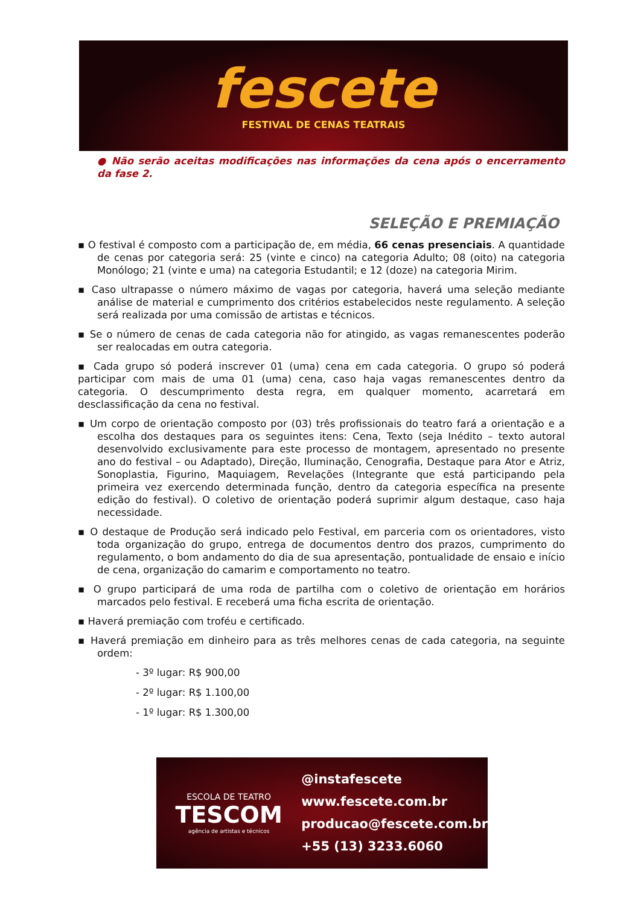fescete
FESTIVAL DE CENAS TEATRAIS
● Não serão aceitas modificações nas informações da cena após o encerramento da fase 2.
SELEÇÃO E PREMIAÇÃO
▪ O festival é composto com a participação de, em média, 66 cenas presenciais. A quantidade de cenas por categoria será: 25 (vinte e cinco) na categoria Adulto; 08 (oito) na categoria Monólogo; 21 (vinte e uma) na categoria Estudantil; e 12 (doze) na categoria Mirim.
▪ Caso ultrapasse o número máximo de vagas por categoria, haverá uma seleção mediante análise de material e cumprimento dos critérios estabelecidos neste regulamento. A seleção será realizada por uma comissão de artistas e técnicos.
▪ Se o número de cenas de cada categoria não for atingido, as vagas remanescentes poderão ser realocadas em outra categoria.
▪ Cada grupo só poderá inscrever 01 (uma) cena em cada categoria. O grupo só poderá participar com mais de uma 01 (uma) cena, caso haja vagas remanescentes dentro da categoria. O descumprimento desta regra, em qualquer momento, acarretará em desclassificação da cena no festival.
▪ Um corpo de orientação composto por (03) três profissionais do teatro fará a orientação e a escolha dos destaques para os seguintes itens: Cena, Texto (seja Inédito – texto autoral desenvolvido exclusivamente para este processo de montagem, apresentado no presente ano do festival – ou Adaptado), Direção, Iluminação, Cenografia, Destaque para Ator e Atriz, Sonoplastia, Figurino, Maquiagem, Revelações (Integrante que está participando pela primeira vez exercendo determinada função, dentro da categoria específica na presente edição do festival). O coletivo de orientação poderá suprimir algum destaque, caso haja necessidade.
▪ O destaque de Produção será indicado pelo Festival, em parceria com os orientadores, visto toda organização do grupo, entrega de documentos dentro dos prazos, cumprimento do regulamento, o bom andamento do dia de sua apresentação, pontualidade de ensaio e início de cena, organização do camarim e comportamento no teatro.
▪ O grupo participará de uma roda de partilha com o coletivo de orientação em horários marcados pelo festival. E receberá uma ficha escrita de orientação.
▪ Haverá premiação com troféu e certificado.
▪ Haverá premiação em dinheiro para as três melhores cenas de cada categoria, na seguinte ordem:
- 3º lugar: R$ 900,00
- 2º lugar: R$ 1.100,00
- 1º lugar: R$ 1.300,00
ESCOLA DE TEATRO
TESCOM
agência de artistas e técnicos
@instafescete
www.fescete.com.br
producao@fescete.com.br
+55 (13) 3233.6060